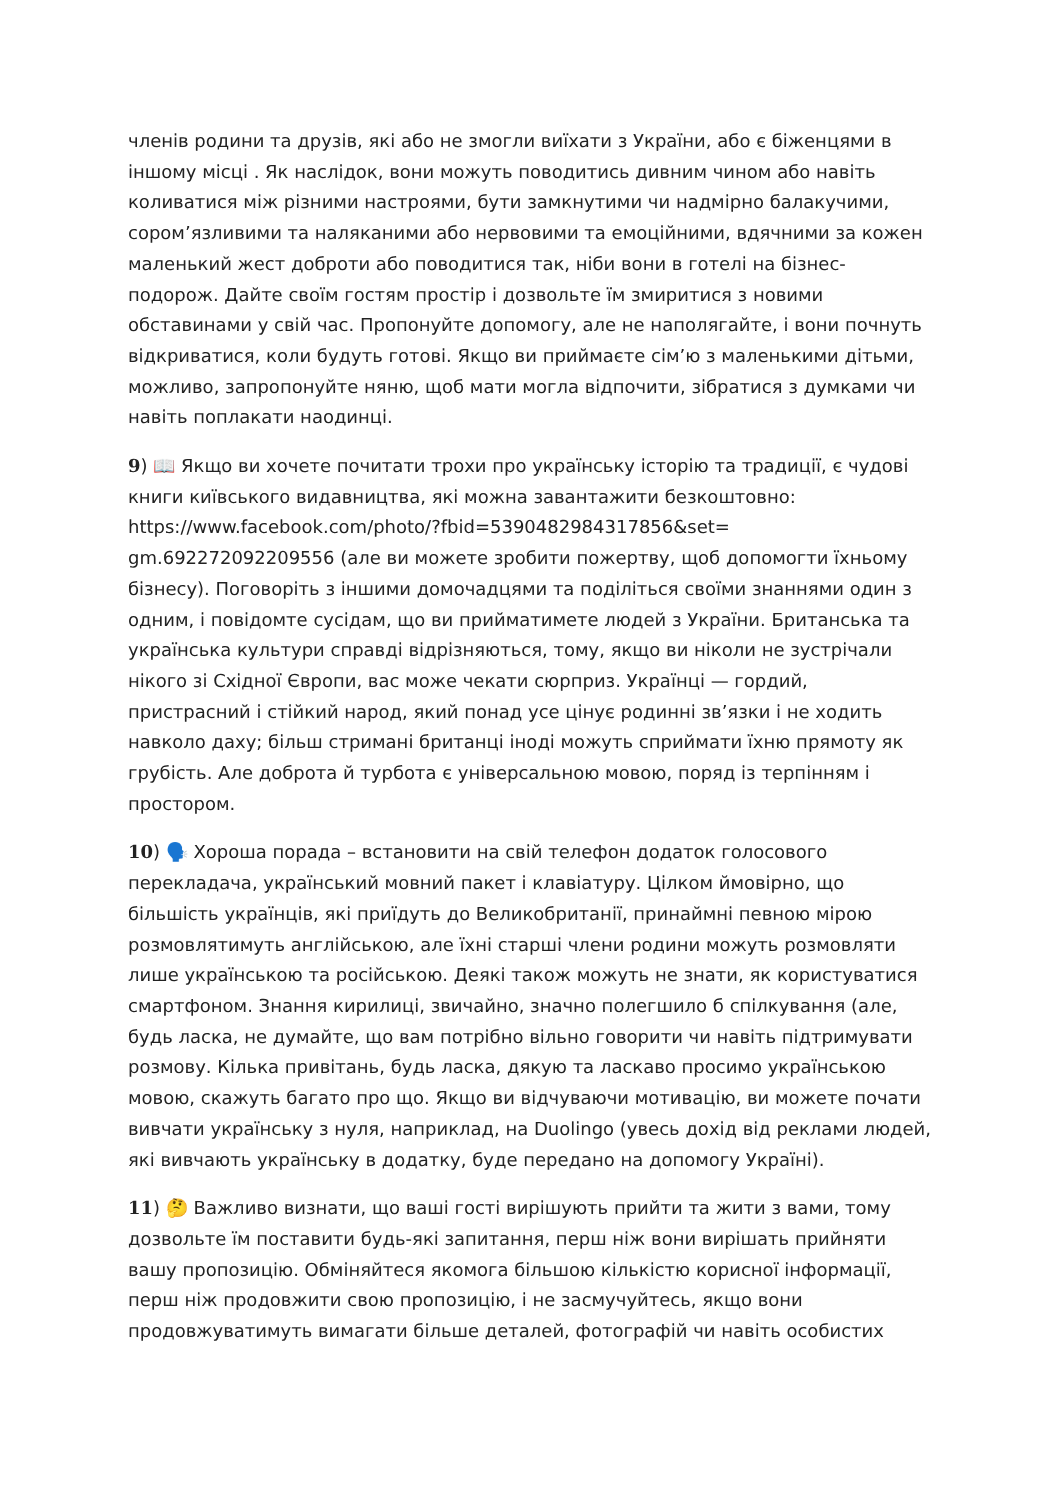членів родини та друзів, які або не змогли виїхати з України, або є біженцями в іншому місці . Як наслідок, вони можуть поводитись дивним чином або навіть коливатися між різними настроями, бути замкнутими чи надмірно балакучими, сором’язливими та наляканими або нервовими та емоційними, вдячними за кожен маленький жест доброти або поводитися так, ніби вони в готелі на бізнес-подорож. Дайте своїм гостям простір і дозвольте їм змиритися з новими обставинами у свій час. Пропонуйте допомогу, але не наполягайте, і вони почнуть відкриватися, коли будуть готові. Якщо ви приймаєте сім’ю з маленькими дітьми, можливо, запропонуйте няню, щоб мати могла відпочити, зібратися з думками чи навіть поплакати наодинці.
9) 📖 Якщо ви хочете почитати трохи про українську історію та традиції, є чудові книги київського видавництва, які можна завантажити безкоштовно: https://www.facebook.com/photo/?fbid=5390482984317856&set=
gm.692272092209556 (але ви можете зробити пожертву, щоб допомогти їхньому бізнесу). Поговоріть з іншими домочадцями та поділіться своїми знаннями один з одним, і повідомте сусідам, що ви прийматимете людей з України. Британська та українська культури справді відрізняються, тому, якщо ви ніколи не зустрічали нікого зі Східної Європи, вас може чекати сюрприз. Українці — гордий, пристрасний і стійкий народ, який понад усе цінує родинні зв’язки і не ходить навколо даху; більш стримані британці іноді можуть сприймати їхню прямоту як грубість. Але доброта й турбота є універсальною мовою, поряд із терпінням і простором.
10) 🗣️ Хороша порада – встановити на свій телефон додаток голосового перекладача, український мовний пакет і клавіатуру. Цілком ймовірно, що більшість українців, які приїдуть до Великобританії, принаймні певною мірою розмовлятимуть англійською, але їхні старші члени родини можуть розмовляти лише українською та російською. Деякі також можуть не знати, як користуватися смартфоном. Знання кирилиці, звичайно, значно полегшило б спілкування (але, будь ласка, не думайте, що вам потрібно вільно говорити чи навіть підтримувати розмову. Кілька привітань, будь ласка, дякую та ласкаво просимо українською мовою, скажуть багато про що. Якщо ви відчуваючи мотивацію, ви можете почати вивчати українську з нуля, наприклад, на Duolingo (увесь дохід від реклами людей, які вивчають українську в додатку, буде передано на допомогу Україні).
11) 🤔 Важливо визнати, що ваші гості вирішують прийти та жити з вами, тому дозвольте їм поставити будь-які запитання, перш ніж вони вирішать прийняти вашу пропозицію. Обміняйтеся якомога більшою кількістю корисної інформації, перш ніж продовжити свою пропозицію, і не засмучуйтесь, якщо вони продовжуватимуть вимагати більше деталей, фотографій чи навіть особистих